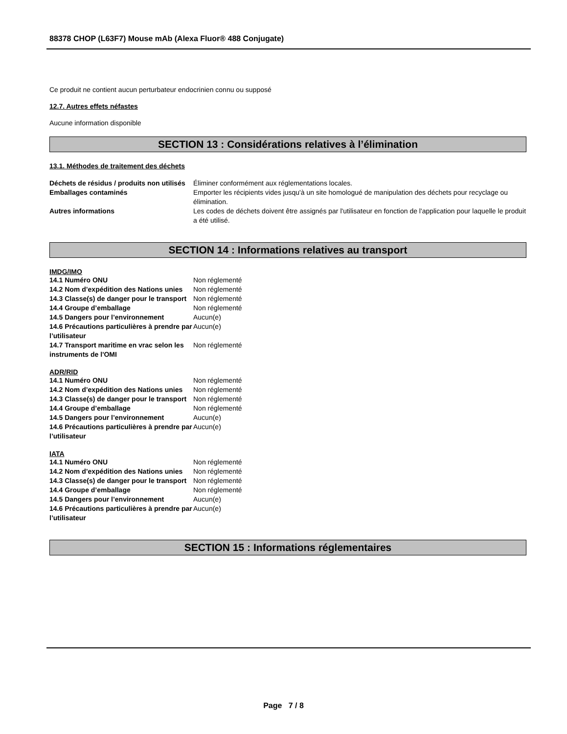88378 CHOP (L63F7) Mouse mAb (Alexa Fluor® 488 Conjugate)
Ce produit ne contient aucun perturbateur endocrinien connu ou supposé
12.7. Autres effets néfastes
Aucune information disponible
SECTION 13 : Considérations relatives à l’élimination
13.1. Méthodes de traitement des déchets
| Déchets de résidus / produits non utilisés | Éliminer conformément aux réglementations locales. |
| Emballages contaminés | Emporter les récipients vides jusqu'à un site homologué de manipulation des déchets pour recyclage ou élimination. |
| Autres informations | Les codes de déchets doivent être assignés par l'utilisateur en fonction de l'application pour laquelle le produit a été utilisé. |
SECTION 14 : Informations relatives au transport
IMDG/IMO
| 14.1 Numéro ONU | Non réglementé |
| 14.2 Nom d’expédition des Nations unies | Non réglementé |
| 14.3 Classe(s) de danger pour le transport | Non réglementé |
| 14.4 Groupe d’emballage | Non réglementé |
| 14.5 Dangers pour l’environnement | Aucun(e) |
| 14.6 Précautions particulières à prendre par l’utilisateur | Aucun(e) |
| 14.7 Transport maritime en vrac selon les instruments de l'OMI | Non réglementé |
ADR/RID
| 14.1 Numéro ONU | Non réglementé |
| 14.2 Nom d’expédition des Nations unies | Non réglementé |
| 14.3 Classe(s) de danger pour le transport | Non réglementé |
| 14.4 Groupe d’emballage | Non réglementé |
| 14.5 Dangers pour l’environnement | Aucun(e) |
| 14.6 Précautions particulières à prendre par l’utilisateur | Aucun(e) |
IATA
| 14.1 Numéro ONU | Non réglementé |
| 14.2 Nom d’expédition des Nations unies | Non réglementé |
| 14.3 Classe(s) de danger pour le transport | Non réglementé |
| 14.4 Groupe d’emballage | Non réglementé |
| 14.5 Dangers pour l’environnement | Aucun(e) |
| 14.6 Précautions particulières à prendre par l’utilisateur | Aucun(e) |
SECTION 15 : Informations réglementaires
Page 7 / 8